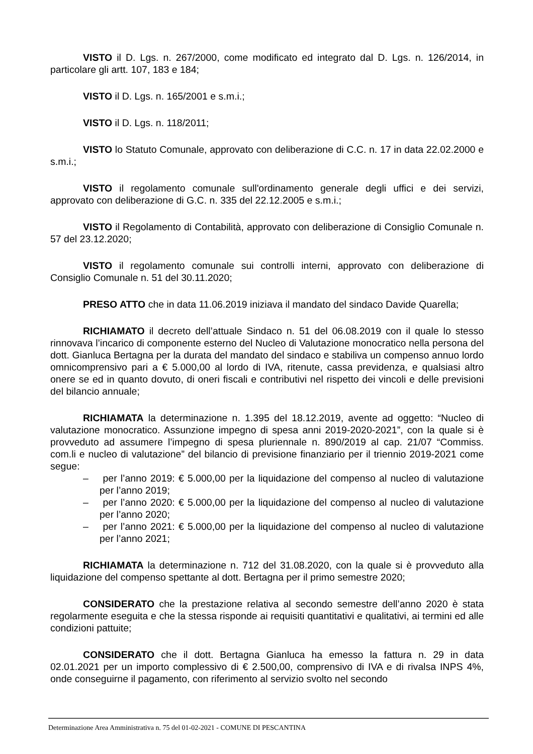VISTO il D. Lgs. n. 267/2000, come modificato ed integrato dal D. Lgs. n. 126/2014, in particolare gli artt. 107, 183 e 184;
VISTO il D. Lgs. n. 165/2001 e s.m.i.;
VISTO il D. Lgs. n. 118/2011;
VISTO lo Statuto Comunale, approvato con deliberazione di C.C. n. 17 in data 22.02.2000 e s.m.i.;
VISTO il regolamento comunale sull'ordinamento generale degli uffici e dei servizi, approvato con deliberazione di G.C. n. 335 del 22.12.2005 e s.m.i.;
VISTO il Regolamento di Contabilità, approvato con deliberazione di Consiglio Comunale n. 57 del 23.12.2020;
VISTO il regolamento comunale sui controlli interni, approvato con deliberazione di Consiglio Comunale n. 51 del 30.11.2020;
PRESO ATTO che in data 11.06.2019 iniziava il mandato del sindaco Davide Quarella;
RICHIAMATO il decreto dell’attuale Sindaco n. 51 del 06.08.2019 con il quale lo stesso rinnovava l’incarico di componente esterno del Nucleo di Valutazione monocratico nella persona del dott. Gianluca Bertagna per la durata del mandato del sindaco e stabiliva un compenso annuo lordo omnicomprensivo pari a € 5.000,00 al lordo di IVA, ritenute, cassa previdenza, e qualsiasi altro onere se ed in quanto dovuto, di oneri fiscali e contributivi nel rispetto dei vincoli e delle previsioni del bilancio annuale;
RICHIAMATA la determinazione n. 1.395 del 18.12.2019, avente ad oggetto: “Nucleo di valutazione monocratico. Assunzione impegno di spesa anni 2019-2020-2021”, con la quale si è provveduto ad assumere l’impegno di spesa pluriennale n. 890/2019 al cap. 21/07 “Commiss. com.li e nucleo di valutazione” del bilancio di previsione finanziario per il triennio 2019-2021 come segue:
– per l’anno 2019: € 5.000,00 per la liquidazione del compenso al nucleo di valutazione per l’anno 2019;
– per l’anno 2020: € 5.000,00 per la liquidazione del compenso al nucleo di valutazione per l’anno 2020;
– per l’anno 2021: € 5.000,00 per la liquidazione del compenso al nucleo di valutazione per l’anno 2021;
RICHIAMATA la determinazione n. 712 del 31.08.2020, con la quale si è provveduto alla liquidazione del compenso spettante al dott. Bertagna per il primo semestre 2020;
CONSIDERATO che la prestazione relativa al secondo semestre dell’anno 2020 è stata regolarmente eseguita e che la stessa risponde ai requisiti quantitativi e qualitativi, ai termini ed alle condizioni pattuite;
CONSIDERATO che il dott. Bertagna Gianluca ha emesso la fattura n. 29 in data 02.01.2021 per un importo complessivo di € 2.500,00, comprensivo di IVA e di rivalsa INPS 4%, onde conseguirne il pagamento, con riferimento al servizio svolto nel secondo
Determinazione Area Amministrativa n. 75 del 01-02-2021 - COMUNE DI PESCANTINA